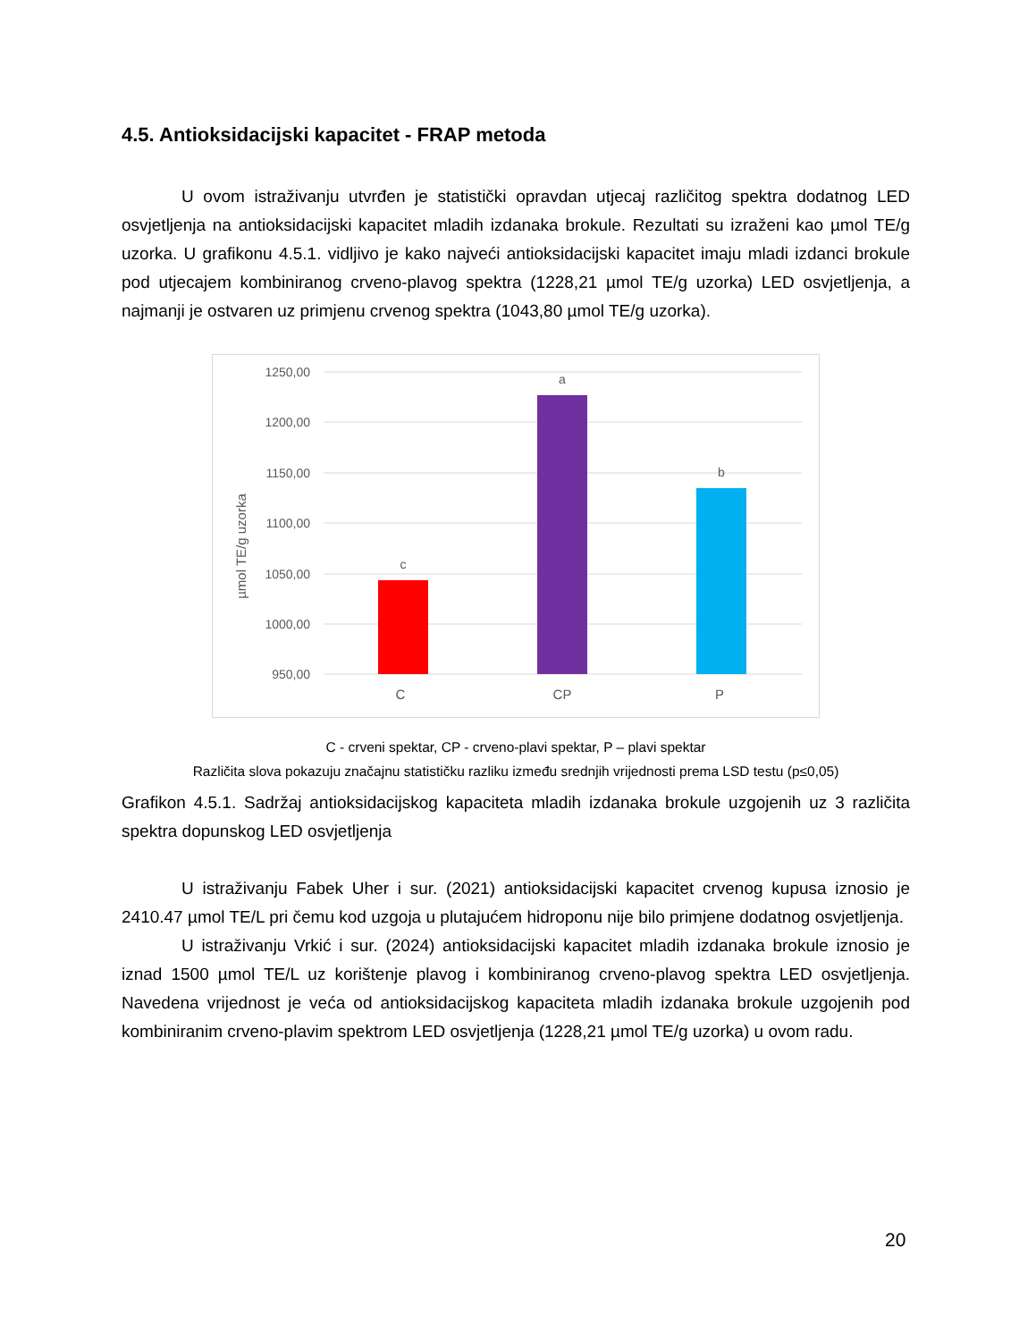4.5. Antioksidacijski kapacitet - FRAP metoda
U ovom istraživanju utvrđen je statistički opravdan utjecaj različitog spektra dodatnog LED osvjetljenja na antioksidacijski kapacitet mladih izdanaka brokule. Rezultati su izraženi kao µmol TE/g uzorka. U grafikonu 4.5.1. vidljivo je kako najveći antioksidacijski kapacitet imaju mladi izdanci brokule pod utjecajem kombiniranog crveno-plavog spektra (1228,21 µmol TE/g uzorka) LED osvjetljenja, a najmanji je ostvaren uz primjenu crvenog spektra (1043,80 µmol TE/g uzorka).
1250,00
1200,00
1150,00
1100,00
1050,00
1000,00
950,00
µmol TE/g uzorka
c
a
b
C
CP
P
C - crveni spektar, CP - crveno-plavi spektar, P – plavi spektar
Različita slova pokazuju značajnu statističku razliku između srednjih vrijednosti prema LSD testu (p≤0,05)
Grafikon 4.5.1. Sadržaj antioksidacijskog kapaciteta mladih izdanaka brokule uzgojenih uz 3 različita spektra dopunskog LED osvjetljenja
U istraživanju Fabek Uher i sur. (2021) antioksidacijski kapacitet crvenog kupusa iznosio je 2410.47 µmol TE/L pri čemu kod uzgoja u plutajućem hidroponu nije bilo primjene dodatnog osvjetljenja.
U istraživanju Vrkić i sur. (2024) antioksidacijski kapacitet mladih izdanaka brokule iznosio je iznad 1500 µmol TE/L uz korištenje plavog i kombiniranog crveno-plavog spektra LED osvjetljenja. Navedena vrijednost je veća od antioksidacijskog kapaciteta mladih izdanaka brokule uzgojenih pod kombiniranim crveno-plavim spektrom LED osvjetljenja (1228,21 µmol TE/g uzorka) u ovom radu.
20